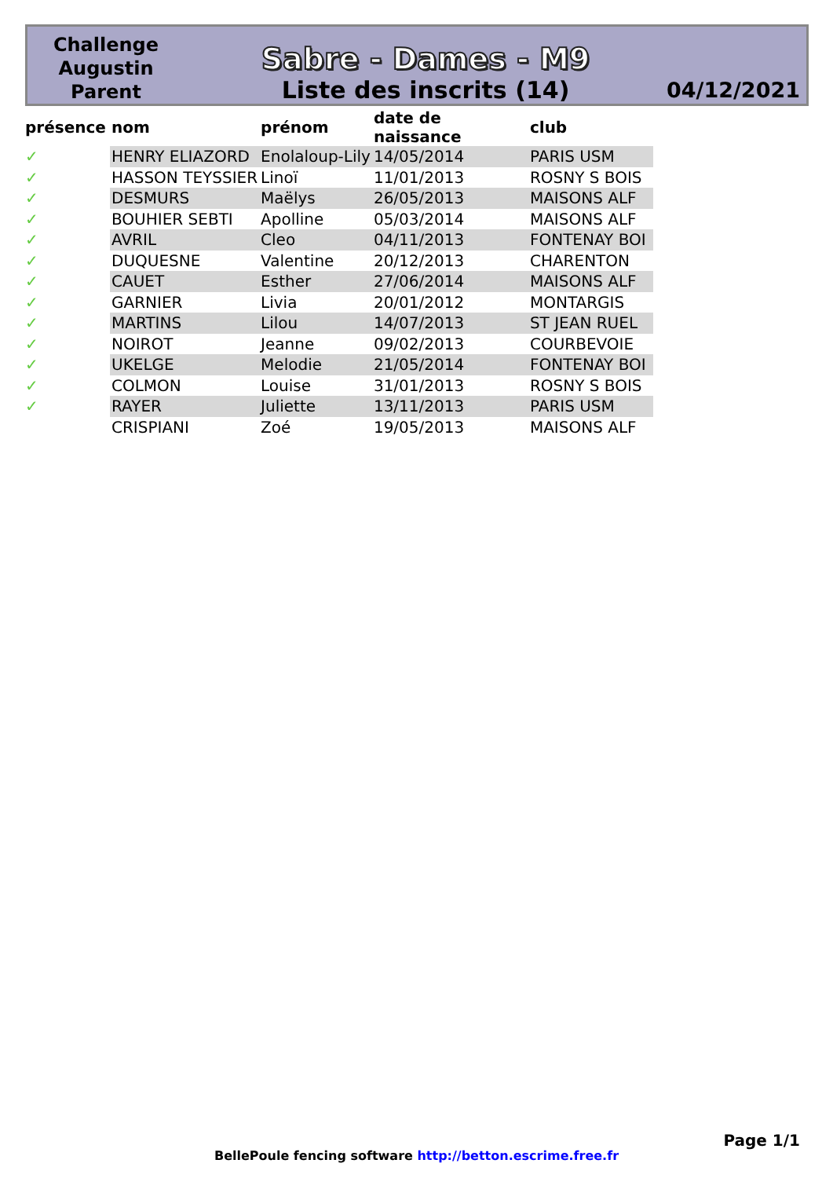Challenge
Augustin
Parent
Sabre - Dames - M9
Liste des inscrits (14)
04/12/2021
| présence | nom | prénom | date de naissance | club |
| --- | --- | --- | --- | --- |
| ✓ | HENRY ELIAZORD | Enolaloup-Lily | 14/05/2014 | PARIS USM |
| ✓ | HASSON TEYSSIER | Linoï | 11/01/2013 | ROSNY S BOIS |
| ✓ | DESMURS | Maëlys | 26/05/2013 | MAISONS ALF |
| ✓ | BOUHIER SEBTI | Apolline | 05/03/2014 | MAISONS ALF |
| ✓ | AVRIL | Cleo | 04/11/2013 | FONTENAY BOI |
| ✓ | DUQUESNE | Valentine | 20/12/2013 | CHARENTON |
| ✓ | CAUET | Esther | 27/06/2014 | MAISONS ALF |
| ✓ | GARNIER | Livia | 20/01/2012 | MONTARGIS |
| ✓ | MARTINS | Lilou | 14/07/2013 | ST JEAN RUEL |
| ✓ | NOIROT | Jeanne | 09/02/2013 | COURBEVOIE |
| ✓ | UKELGE | Melodie | 21/05/2014 | FONTENAY BOI |
| ✓ | COLMON | Louise | 31/01/2013 | ROSNY S BOIS |
| ✓ | RAYER | Juliette | 13/11/2013 | PARIS USM |
| | CRISPIANI | Zoé | 19/05/2013 | MAISONS ALF |
Page 1/1
BellePoule fencing software http://betton.escrime.free.fr